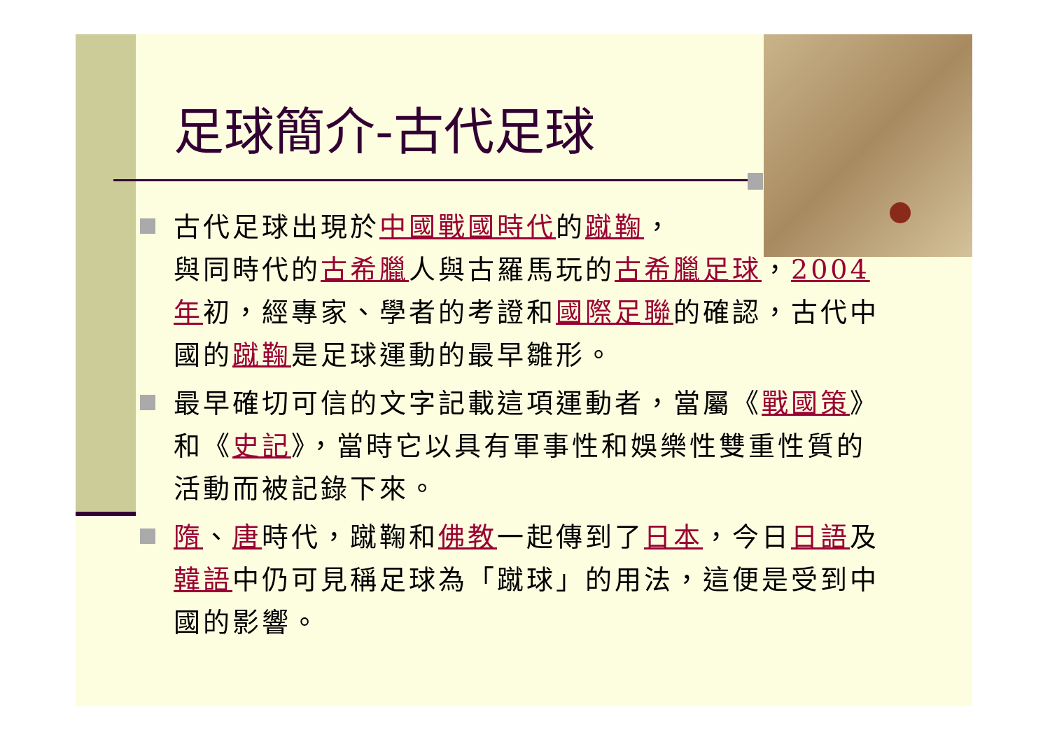足球簡介-古代足球
古代足球出現於中國戰國時代的蹴鞠，
與同時代的古希臘人與古羅馬玩的古希臘足球，2004年初，經專家、學者的考證和國際足聯的確認，古代中國的蹴鞠是足球運動的最早雛形。
最早確切可信的文字記載這項運動者，當屬《戰國策》和《史記》，當時它以具有軍事性和娛樂性雙重性質的活動而被記錄下來。
隋、唐時代，蹴鞠和佛教一起傳到了日本，今日日語及韓語中仍可見稱足球為「蹴球」的用法，這便是受到中國的影響。